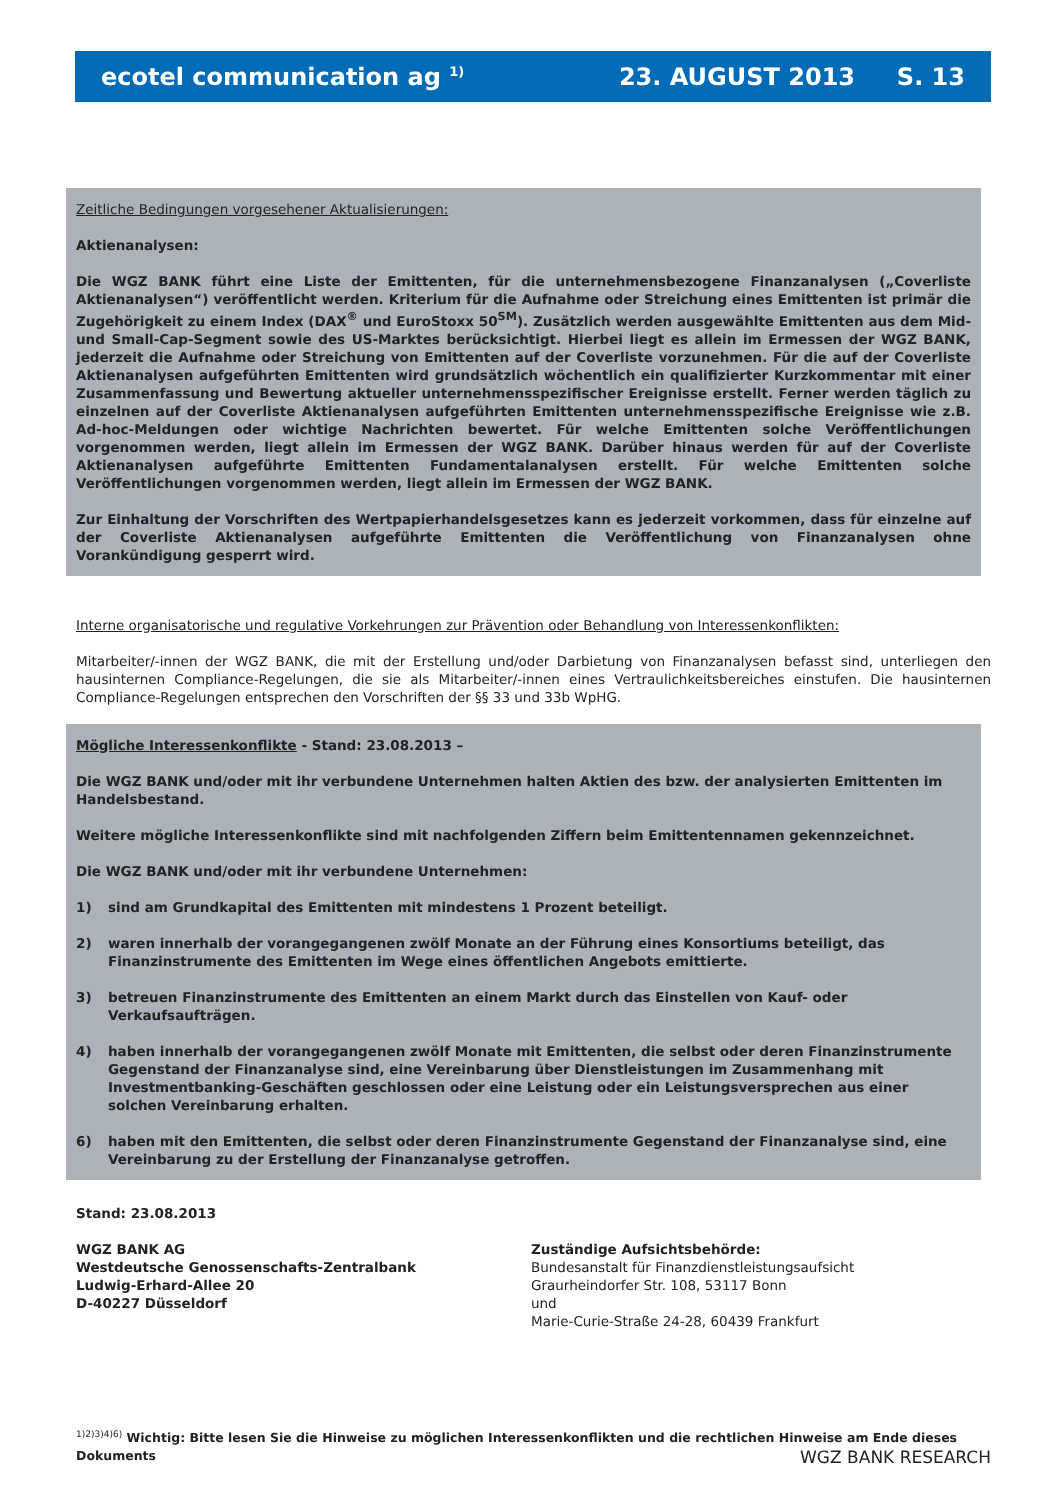ecotel communication ag <sup>1)</sup> 23. AUGUST 2013 S. 13
Zeitliche Bedingungen vorgesehener Aktualisierungen:
Aktienanalysen:
Die WGZ BANK führt eine Liste der Emittenten, für die unternehmensbezogene Finanzanalysen („Coverliste Aktienanalysen“) veröffentlicht werden. Kriterium für die Aufnahme oder Streichung eines Emittenten ist primär die Zugehörigkeit zu einem Index (DAX<sup>®</sup> und EuroStoxx 50<sup>SM</sup>). Zusätzlich werden ausgewählte Emittenten aus dem Mid- und Small-Cap-Segment sowie des US-Marktes berücksichtigt. Hierbei liegt es allein im Ermessen der WGZ BANK, jederzeit die Aufnahme oder Streichung von Emittenten auf der Coverliste vorzunehmen. Für die auf der Coverliste Aktienanalysen aufgeführten Emittenten wird grundsätzlich wöchentlich ein qualifizierter Kurzkommentar mit einer Zusammenfassung und Bewertung aktueller unternehmensspezifischer Ereignisse erstellt. Ferner werden täglich zu einzelnen auf der Coverliste Aktienanalysen aufgeführten Emittenten unternehmensspezifische Ereignisse wie z.B. Ad-hoc-Meldungen oder wichtige Nachrichten bewertet. Für welche Emittenten solche Veröffentlichungen vorgenommen werden, liegt allein im Ermessen der WGZ BANK. Darüber hinaus werden für auf der Coverliste Aktienanalysen aufgeführte Emittenten Fundamentalanalysen erstellt. Für welche Emittenten solche Veröffentlichungen vorgenommen werden, liegt allein im Ermessen der WGZ BANK.
Zur Einhaltung der Vorschriften des Wertpapierhandelsgesetzes kann es jederzeit vorkommen, dass für einzelne auf der Coverliste Aktienanalysen aufgeführte Emittenten die Veröffentlichung von Finanzanalysen ohne Vorankündigung gesperrt wird.
Interne organisatorische und regulative Vorkehrungen zur Prävention oder Behandlung von Interessenkonflikten:
Mitarbeiter/-innen der WGZ BANK, die mit der Erstellung und/oder Darbietung von Finanzanalysen befasst sind, unterliegen den hausinternen Compliance-Regelungen, die sie als Mitarbeiter/-innen eines Vertraulichkeitsbereiches einstufen. Die hausinternen Compliance-Regelungen entsprechen den Vorschriften der §§ 33 und 33b WpHG.
Mögliche Interessenkonflikte - Stand: 23.08.2013 –
Die WGZ BANK und/oder mit ihr verbundene Unternehmen halten Aktien des bzw. der analysierten Emittenten im Handelsbestand.
Weitere mögliche Interessenkonflikte sind mit nachfolgenden Ziffern beim Emittentennamen gekennzeichnet.
Die WGZ BANK und/oder mit ihr verbundene Unternehmen:
1) sind am Grundkapital des Emittenten mit mindestens 1 Prozent beteiligt.
2) waren innerhalb der vorangegangenen zwölf Monate an der Führung eines Konsortiums beteiligt, das Finanzinstrumente des Emittenten im Wege eines öffentlichen Angebots emittierte.
3) betreuen Finanzinstrumente des Emittenten an einem Markt durch das Einstellen von Kauf- oder Verkaufsaufträgen.
4) haben innerhalb der vorangegangenen zwölf Monate mit Emittenten, die selbst oder deren Finanzinstrumente Gegenstand der Finanzanalyse sind, eine Vereinbarung über Dienstleistungen im Zusammenhang mit Investmentbanking-Geschäften geschlossen oder eine Leistung oder ein Leistungsversprechen aus einer solchen Vereinbarung erhalten.
6) haben mit den Emittenten, die selbst oder deren Finanzinstrumente Gegenstand der Finanzanalyse sind, eine Vereinbarung zu der Erstellung der Finanzanalyse getroffen.
Stand: 23.08.2013
WGZ BANK AG
Westdeutsche Genossenschafts-Zentralbank
Ludwig-Erhard-Allee 20
D-40227 Düsseldorf
Zuständige Aufsichtsbehörde:
Bundesanstalt für Finanzdienstleistungsaufsicht
Graurheindorfer Str. 108, 53117 Bonn
und
Marie-Curie-Straße 24-28, 60439 Frankfurt
<sup>1)2)3)4)6)</sup> Wichtig: Bitte lesen Sie die Hinweise zu möglichen Interessenkonflikten und die rechtlichen Hinweise am Ende dieses Dokuments
WGZ BANK RESEARCH